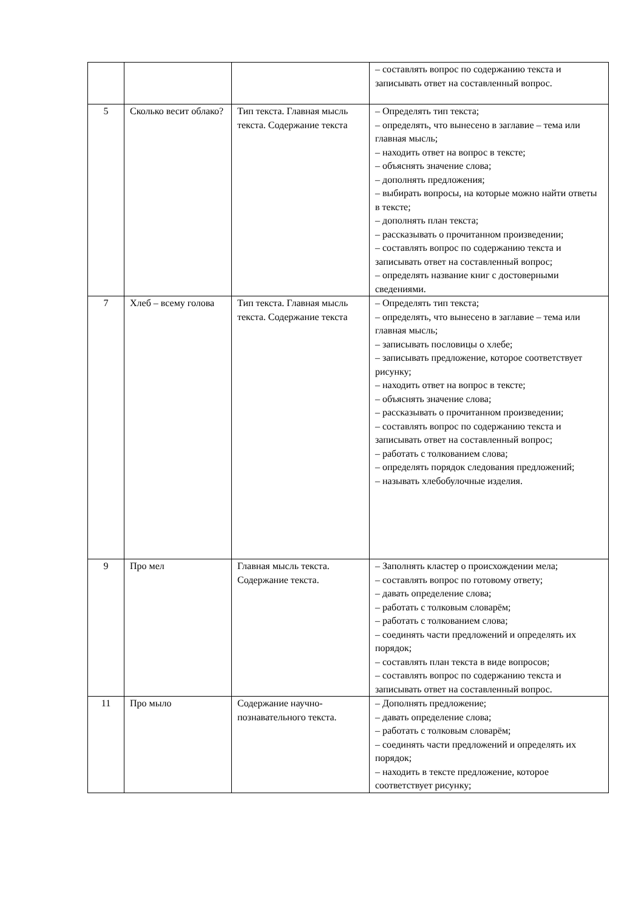| | | | – составлять вопрос по содержанию текста и записывать ответ на составленный вопрос. |
| 5 | Сколько весит облако? | Тип текста. Главная мысль текста. Содержание текста | – Определять тип текста; – определять, что вынесено в заглавие – тема или главная мысль; – находить ответ на вопрос в тексте; – объяснять значение слова; – дополнять предложения; – выбирать вопросы, на которые можно найти ответы в тексте; – дополнять план текста; – рассказывать о прочитанном произведении; – составлять вопрос по содержанию текста и записывать ответ на составленный вопрос; – определять название книг с достоверными сведениями. |
| 7 | Хлеб – всему голова | Тип текста. Главная мысль текста. Содержание текста | – Определять тип текста; – определять, что вынесено в заглавие – тема или главная мысль; – записывать пословицы о хлебе; – записывать предложение, которое соответствует рисунку; – находить ответ на вопрос в тексте; – объяснять значение слова; – рассказывать о прочитанном произведении; – составлять вопрос по содержанию текста и записывать ответ на составленный вопрос; – работать с толкованием слова; – определять порядок следования предложений; – называть хлебобулочные изделия. |
| 9 | Про мел | Главная мысль текста. Содержание текста. | – Заполнять кластер о происхождении мела; – составлять вопрос по готовому ответу; – давать определение слова; – работать с толковым словарём; – работать с толкованием слова; – соединять части предложений и определять их порядок; – составлять план текста в виде вопросов; – составлять вопрос по содержанию текста и записывать ответ на составленный вопрос. |
| 11 | Про мыло | Содержание научно-познавательного текста. | – Дополнять предложение; – давать определение слова; – работать с толковым словарём; – соединять части предложений и определять их порядок; – находить в тексте предложение, которое соответствует рисунку; |